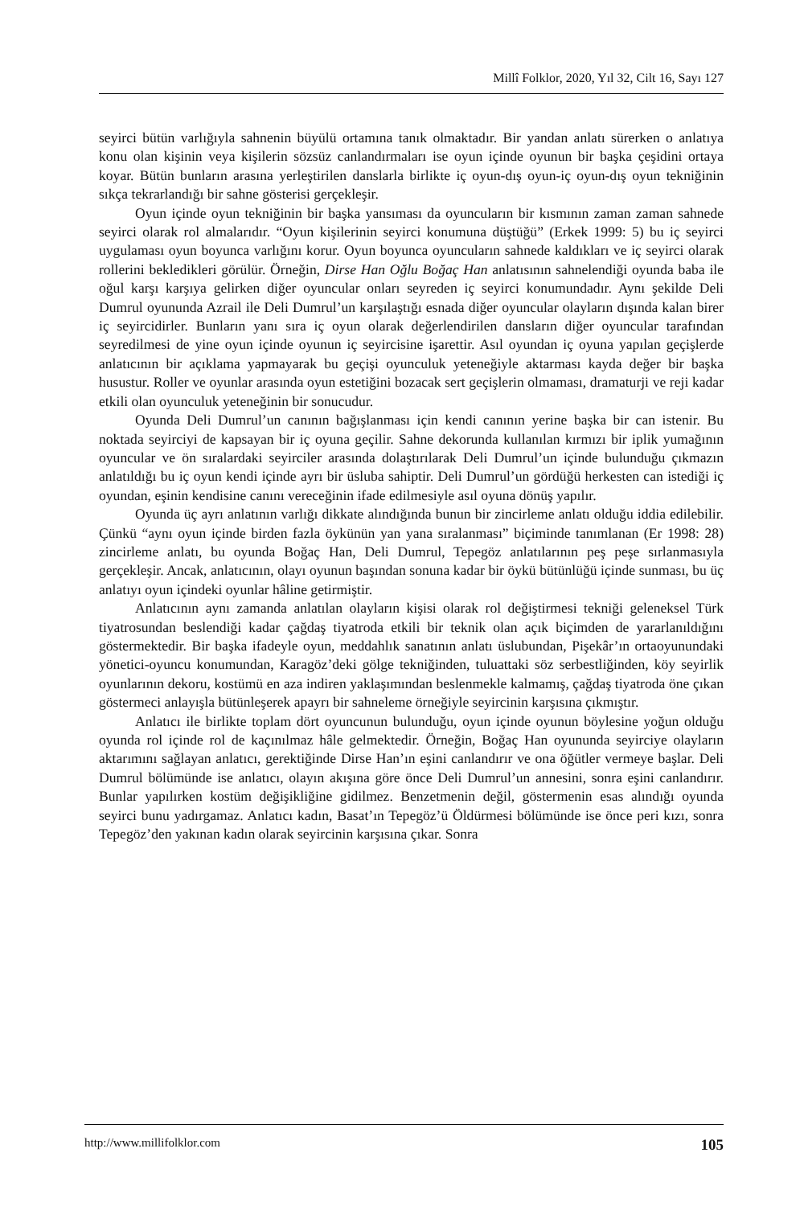Millî Folklor, 2020, Yıl 32, Cilt 16, Sayı 127
seyirci bütün varlığıyla sahnenin büyülü ortamına tanık olmaktadır. Bir yandan anlatı sürerken o anlatıya konu olan kişinin veya kişilerin sözsüz canlandırmaları ise oyun içinde oyunun bir başka çeşidini ortaya koyar. Bütün bunların arasına yerleştirilen danslarla birlikte iç oyun-dış oyun-iç oyun-dış oyun tekniğinin sıkça tekrarlandığı bir sahne gösterisi gerçekleşir.
Oyun içinde oyun tekniğinin bir başka yansıması da oyuncuların bir kısmının zaman zaman sahnede seyirci olarak rol almalarıdır. “Oyun kişilerinin seyirci konumuna düştüğü” (Erkek 1999: 5) bu iç seyirci uygulaması oyun boyunca varlığını korur. Oyun boyunca oyuncuların sahnede kaldıkları ve iç seyirci olarak rollerini bekledikleri görülür. Örneğin, Dirse Han Oğlu Boğaç Han anlatısının sahnelendiği oyunda baba ile oğul karşı karşıya gelirken diğer oyuncular onları seyreden iç seyirci konumundadır. Aynı şekilde Deli Dumrul oyununda Azrail ile Deli Dumrul’un karşılaştığı esnada diğer oyuncular olayların dışında kalan birer iç seyircidirler. Bunların yanı sıra iç oyun olarak değerlendirilen dansların diğer oyuncular tarafından seyredilmesi de yine oyun içinde oyunun iç seyircisine işarettir. Asıl oyundan iç oyuna yapılan geçişlerde anlatıcının bir açıklama yapmayarak bu geçişi oyunculuk yeteneğiyle aktarması kayda değer bir başka husustur. Roller ve oyunlar arasında oyun estetiğini bozacak sert geçişlerin olmaması, dramaturji ve reji kadar etkili olan oyunculuk yeteneğinin bir sonucudur.
Oyunda Deli Dumrul’un canının bağışlanması için kendi canının yerine başka bir can istenir. Bu noktada seyirciyi de kapsayan bir iç oyuna geçilir. Sahne dekorunda kullanılan kırmızı bir iplik yumağının oyuncular ve ön sıralardaki seyirciler arasında dolaştırılarak Deli Dumrul’un içinde bulunduğu çıkmazın anlatıldığı bu iç oyun kendi içinde ayrı bir üsluba sahiptir. Deli Dumrul’un gördüğü herkesten can istediği iç oyundan, eşinin kendisine canını vereceğinin ifade edilmesiyle asıl oyuna dönüş yapılır.
Oyunda üç ayrı anlatının varlığı dikkate alındığında bunun bir zincirleme anlatı olduğu iddia edilebilir. Çünkü “aynı oyun içinde birden fazla öykünün yan yana sıralanması” biçiminde tanımlanan (Er 1998: 28) zincirleme anlatı, bu oyunda Boğaç Han, Deli Dumrul, Tepegöz anlatılarının peş peşe sırlanmasıyla gerçekleşir. Ancak, anlatıcının, olayı oyunun başından sonuna kadar bir öykü bütünlüğü içinde sunması, bu üç anlatıyı oyun içindeki oyunlar hâline getirmiştir.
Anlatıcının aynı zamanda anlatılan olayların kişisi olarak rol değiştirmesi tekniği geleneksel Türk tiyatrosundan beslendiği kadar çağdaş tiyatroda etkili bir teknik olan açık biçimden de yararlanıldığını göstermektedir. Bir başka ifadeyle oyun, meddahlık sanatının anlatı üslubundan, Pişekâr’ın ortaoyunundaki yönetici-oyuncu konumundan, Karagöz’deki gölge tekniğinden, tuluattaki söz serbestliğinden, köy seyirlik oyunlarının dekoru, kostümü en aza indiren yaklaşımından beslenmekle kalmamış, çağdaş tiyatroda öne çıkan göstermeci anlayışla bütünleşerek apayrı bir sahneleme örneğiyle seyircinin karşısına çıkmıştır.
Anlatıcı ile birlikte toplam dört oyuncunun bulunduğu, oyun içinde oyunun böylesine yoğun olduğu oyunda rol içinde rol de kaçınılmaz hâle gelmektedir. Örneğin, Boğaç Han oyununda seyirciye olayların aktarımını sağlayan anlatıcı, gerektiğinde Dirse Han’ın eşini canlandırır ve ona öğütler vermeye başlar. Deli Dumrul bölümünde ise anlatıcı, olayın akışına göre önce Deli Dumrul’un annesini, sonra eşini canlandırır. Bunlar yapılırken kostüm değişikliğine gidilmez. Benzetmenin değil, göstermenin esas alındığı oyunda seyirci bunu yadırgamaz. Anlatıcı kadın, Basat’ın Tepegöz’ü Öldürmesi bölümünde ise önce peri kızı, sonra Tepegöz’den yakınan kadın olarak seyircinin karşısına çıkar. Sonra
http://www.millifolklor.com 105